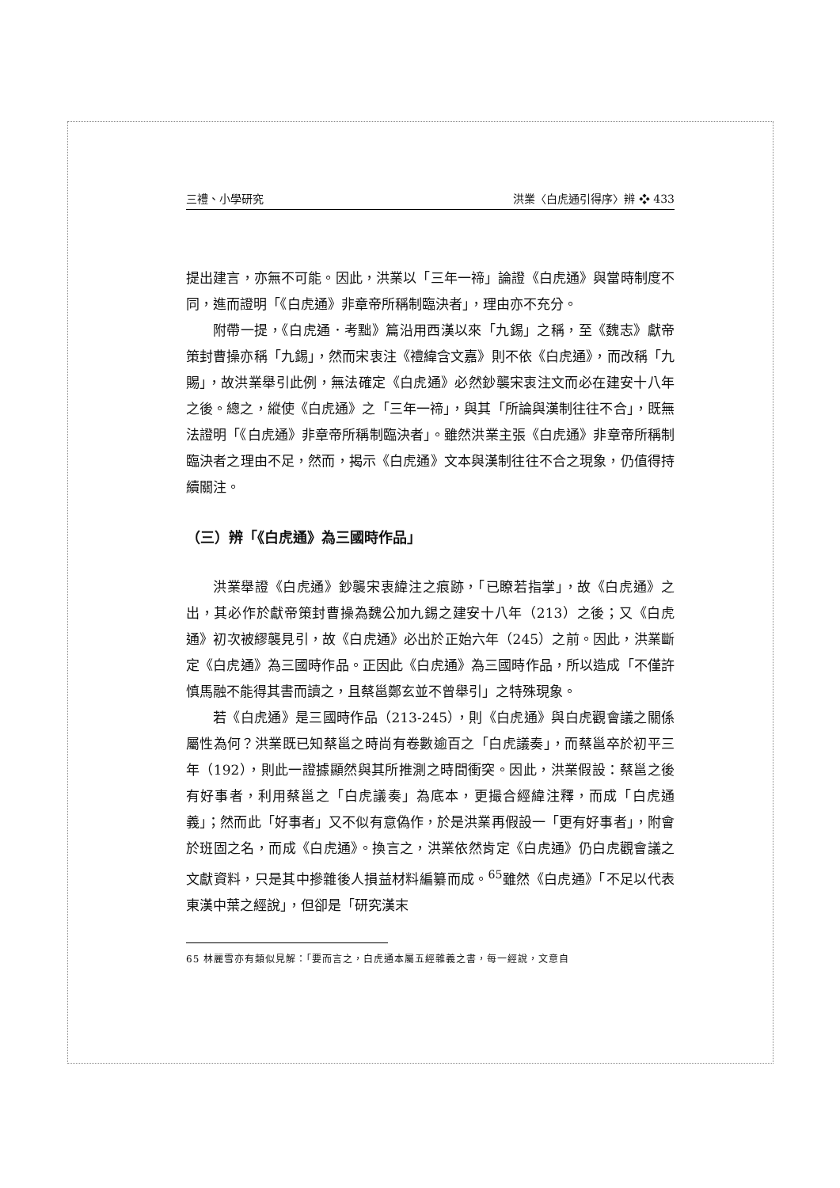三禮、小學研究 洪業〈白虎通引得序〉辨 ❖ 433
提出建言，亦無不可能。因此，洪業以「三年一禘」論證《白虎通》與當時制度不同，進而證明「《白虎通》非章帝所稱制臨決者」，理由亦不充分。
附帶一提，《白虎通．考黜》篇沿用西漢以來「九錫」之稱，至《魏志》獻帝策封曹操亦稱「九錫」，然而宋衷注《禮緯含文嘉》則不依《白虎通》，而改稱「九賜」，故洪業舉引此例，無法確定《白虎通》必然鈔襲宋衷注文而必在建安十八年之後。總之，縱使《白虎通》之「三年一禘」，與其「所論與漢制往往不合」，既無法證明「《白虎通》非章帝所稱制臨決者」。雖然洪業主張《白虎通》非章帝所稱制臨決者之理由不足，然而，揭示《白虎通》文本與漢制往往不合之現象，仍值得持續關注。
（三）辨「《白虎通》為三國時作品」
洪業舉證《白虎通》鈔襲宋衷緯注之痕跡，「已瞭若指掌」，故《白虎通》之出，其必作於獻帝策封曹操為魏公加九錫之建安十八年（213）之後；又《白虎通》初次被繆襲見引，故《白虎通》必出於正始六年（245）之前。因此，洪業斷定《白虎通》為三國時作品。正因此《白虎通》為三國時作品，所以造成「不僅許慎馬融不能得其書而讀之，且蔡邕鄭玄並不曾舉引」之特殊現象。
若《白虎通》是三國時作品（213-245），則《白虎通》與白虎觀會議之關係屬性為何？洪業既已知蔡邕之時尚有卷數逾百之「白虎議奏」，而蔡邕卒於初平三年（192），則此一證據顯然與其所推測之時間衝突。因此，洪業假設：蔡邕之後有好事者，利用蔡邕之「白虎議奏」為底本，更撮合經緯注釋，而成「白虎通義」；然而此「好事者」又不似有意偽作，於是洪業再假設一「更有好事者」，附會於班固之名，而成《白虎通》。換言之，洪業依然肯定《白虎通》仍白虎觀會議之文獻資料，只是其中摻雜後人損益材料編纂而成。<sup>65</sup>雖然《白虎通》「不足以代表東漢中葉之經說」，但卻是「研究漢末
65 林麗雪亦有類似見解：「要而言之，白虎通本屬五經雜義之書，每一經說，文意自